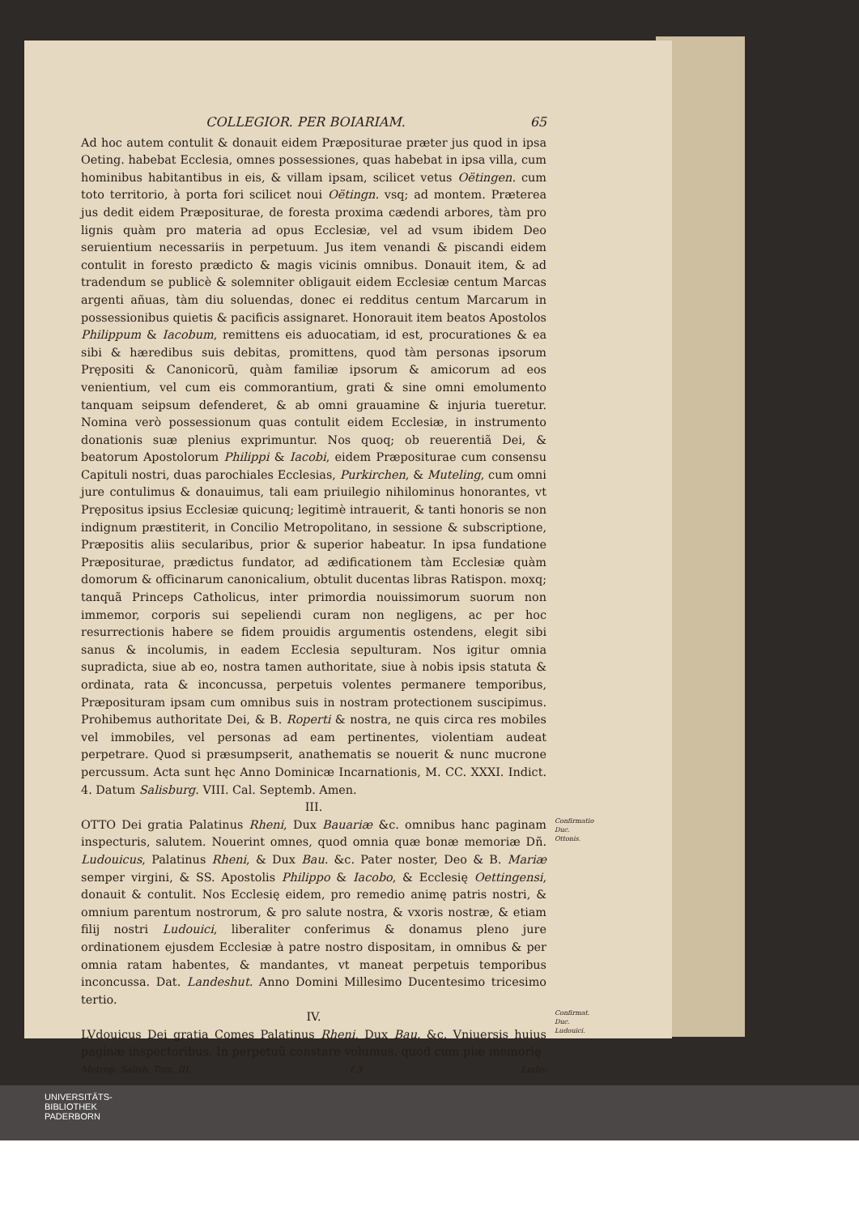COLLEGIOR. PER BOIARIAM. 65
Ad hoc autem contulit & donauit eidem Præpositurae præter jus quod in ipsa Oeting. habebat Ecclesia, omnes possessiones, quas habebat in ipsa villa, cum hominibus habitantibus in eis, & villam ipsam, scilicet vetus Oëtingen. cum toto territorio, à porta fori scilicet noui Oëtingn. vsq; ad montem. Præterea jus dedit eidem Præpositurae, de foresta proxima cædendi arbores, tàm pro lignis quàm pro materia ad opus Ecclesiæ, vel ad vsum ibidem Deo seruientium necessariis in perpetuum. Jus item venandi & piscandi eidem contulit in foresto prædicto & magis vicinis omnibus. Donauit item, & ad tradendum se publicè & solemniter obligauit eidem Ecclesiæ centum Marcas argenti añuas, tàm diu soluendas, donec ei redditus centum Marcarum in possessionibus quietis & pacificis assignaret. Honorauit item beatos Apostolos Philippum & Iacobum, remittens eis aduocatiam, id est, procurationes & ea sibi & hæredibus suis debitas, promittens, quod tàm personas ipsorum Prępositi & Canonicorũ, quàm familiæ ipsorum & amicorum ad eos venientium, vel cum eis commorantium, grati & sine omni emolumento tanquam seipsum defenderet, & ab omni grauamine & injuria tueretur. Nomina verò possessionum quas contulit eidem Ecclesiæ, in instrumento donationis suæ plenius exprimuntur. Nos quoq; ob reuerentiã Dei, & beatorum Apostolorum Philippi & Iacobi, eidem Præpositurae cum consensu Capituli nostri, duas parochiales Ecclesias, Purkirchen, & Muteling, cum omni jure contulimus & donauimus, tali eam priuilegio nihilominus honorantes, vt Prępositus ipsius Ecclesiæ quicunq; legitimè intrauerit, & tanti honoris se non indignum præstiterit, in Concilio Metropolitano, in sessione & subscriptione, Præpositis aliis secularibus, prior & superior habeatur. In ipsa fundatione Præpositurae, prædictus fundator, ad ædificationem tàm Ecclesiæ quàm domorum & officinarum canonicalium, obtulit ducentas libras Ratispon. moxq; tanquã Princeps Catholicus, inter primordia nouissimorum suorum non immemor, corporis sui sepeliendi curam non negligens, ac per hoc resurrectionis habere se fidem prouidis argumentis ostendens, elegit sibi sanus & incolumis, in eadem Ecclesia sepulturam. Nos igitur omnia supradicta, siue ab eo, nostra tamen authoritate, siue à nobis ipsis statuta & ordinata, rata & inconcussa, perpetuis volentes permanere temporibus, Præposituram ipsam cum omnibus suis in nostram protectionem suscipimus. Prohibemus authoritate Dei, & B. Roperti & nostra, ne quis circa res mobiles vel immobiles, vel personas ad eam pertinentes, violentiam audeat perpetrare. Quod si præsumpserit, anathematis se nouerit & nunc mucrone percussum. Acta sunt hęc Anno Dominicæ Incarnationis, M. CC. XXXI. Indict. 4. Datum Salisburg. VIII. Cal. Septemb. Amen.
III.
OTTO Dei gratia Palatinus Rheni, Dux Bauariæ &c. omnibus hanc paginam inspecturis, salutem. Nouerint omnes, quod omnia quæ bonæ memoriæ Dñ. Ludouicus, Palatinus Rheni, & Dux Bau. &c. Pater noster, Deo & B. Mariæ semper virgini, & SS. Apostolis Philippo & Iacobo, & Ecclesię Oettingensi, donauit & contulit. Nos Ecclesię eidem, pro remedio animę patris nostri, & omnium parentum nostrorum, & pro salute nostra, & vxoris nostræ, & etiam filij nostri Ludouici, liberaliter conferimus & donamus pleno jure ordinationem ejusdem Ecclesiæ à patre nostro dispositam, in omnibus & per omnia ratam habentes, & mandantes, vt maneat perpetuis temporibus inconcussa. Dat. Landeshut. Anno Domini Millesimo Ducentesimo tricesimo tertio.
Confirmatio Duc. Ottonis.
IV.
LVdouicus Dei gratia Comes Palatinus Rheni, Dux Bau. &c. Vniuersis huius paginæ inspectoribus. In perpetuũ constare volumus, quod cum piæ memorię
Confirmat. Duc. Ludouici.
Metrop. Salisb. Tom. III. f 3 Ludo-
UNIVERSITÄTS-
BIBLIOTHEK
PADERBORN